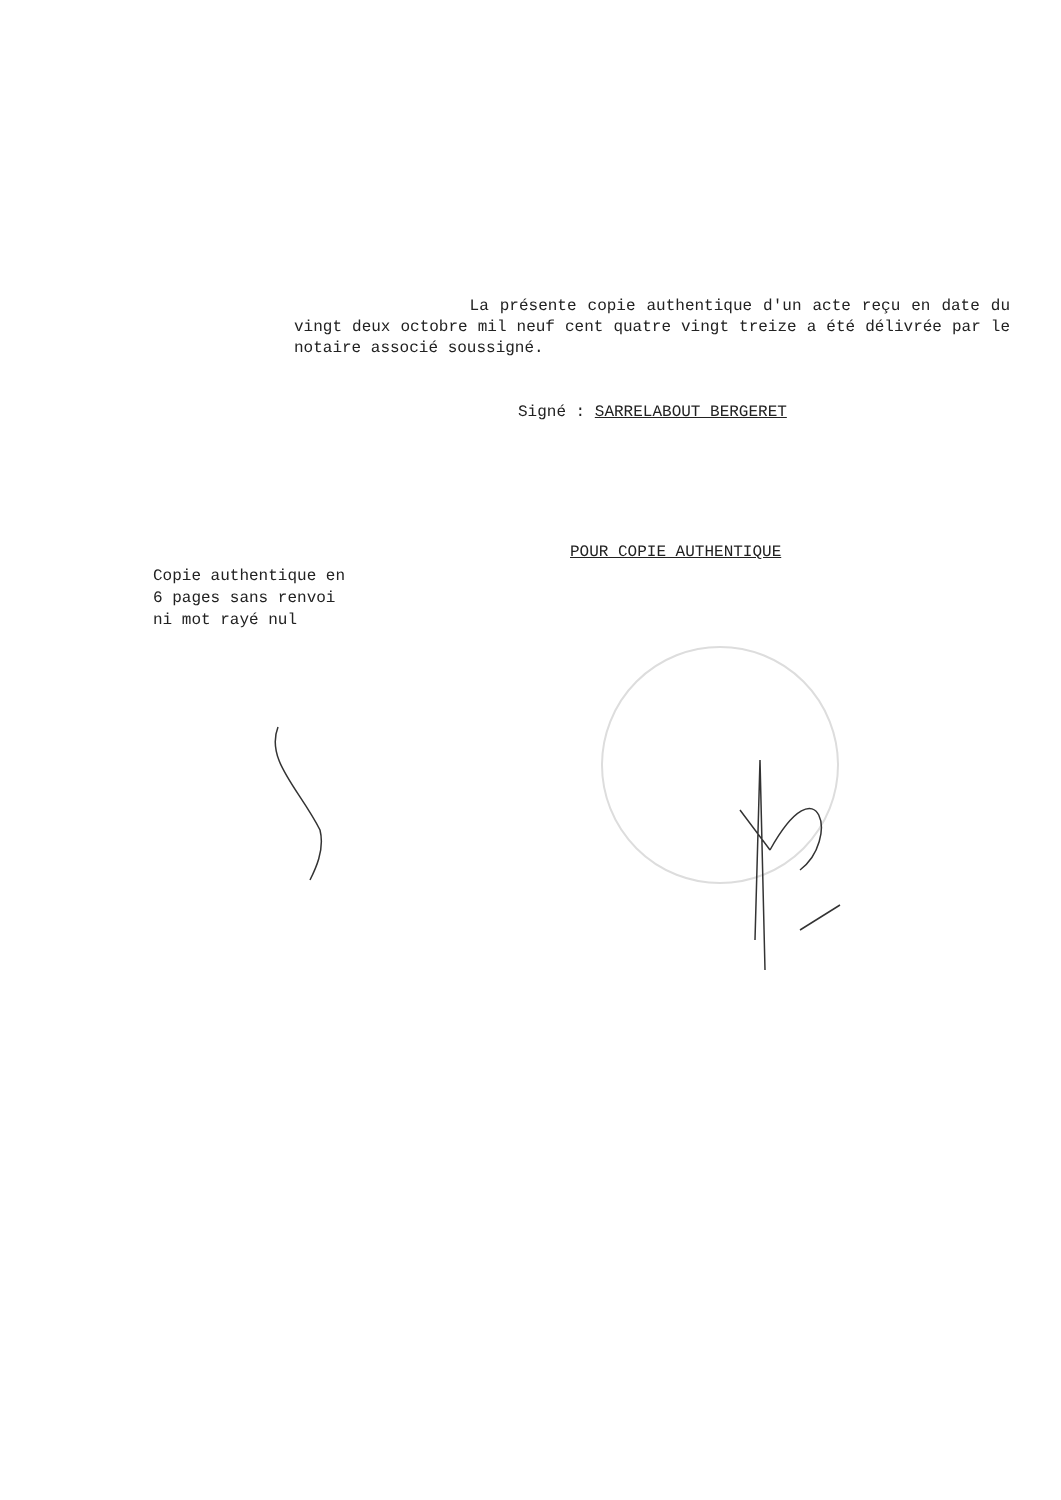La présente copie authentique d'un acte reçu en date du vingt deux octobre mil neuf cent quatre vingt treize a été délivrée par le notaire associé soussigné.
Signé : SARRELABOUT BERGERET
POUR COPIE AUTHENTIQUE
Copie authentique en
6 pages sans renvoi
ni mot rayé nul